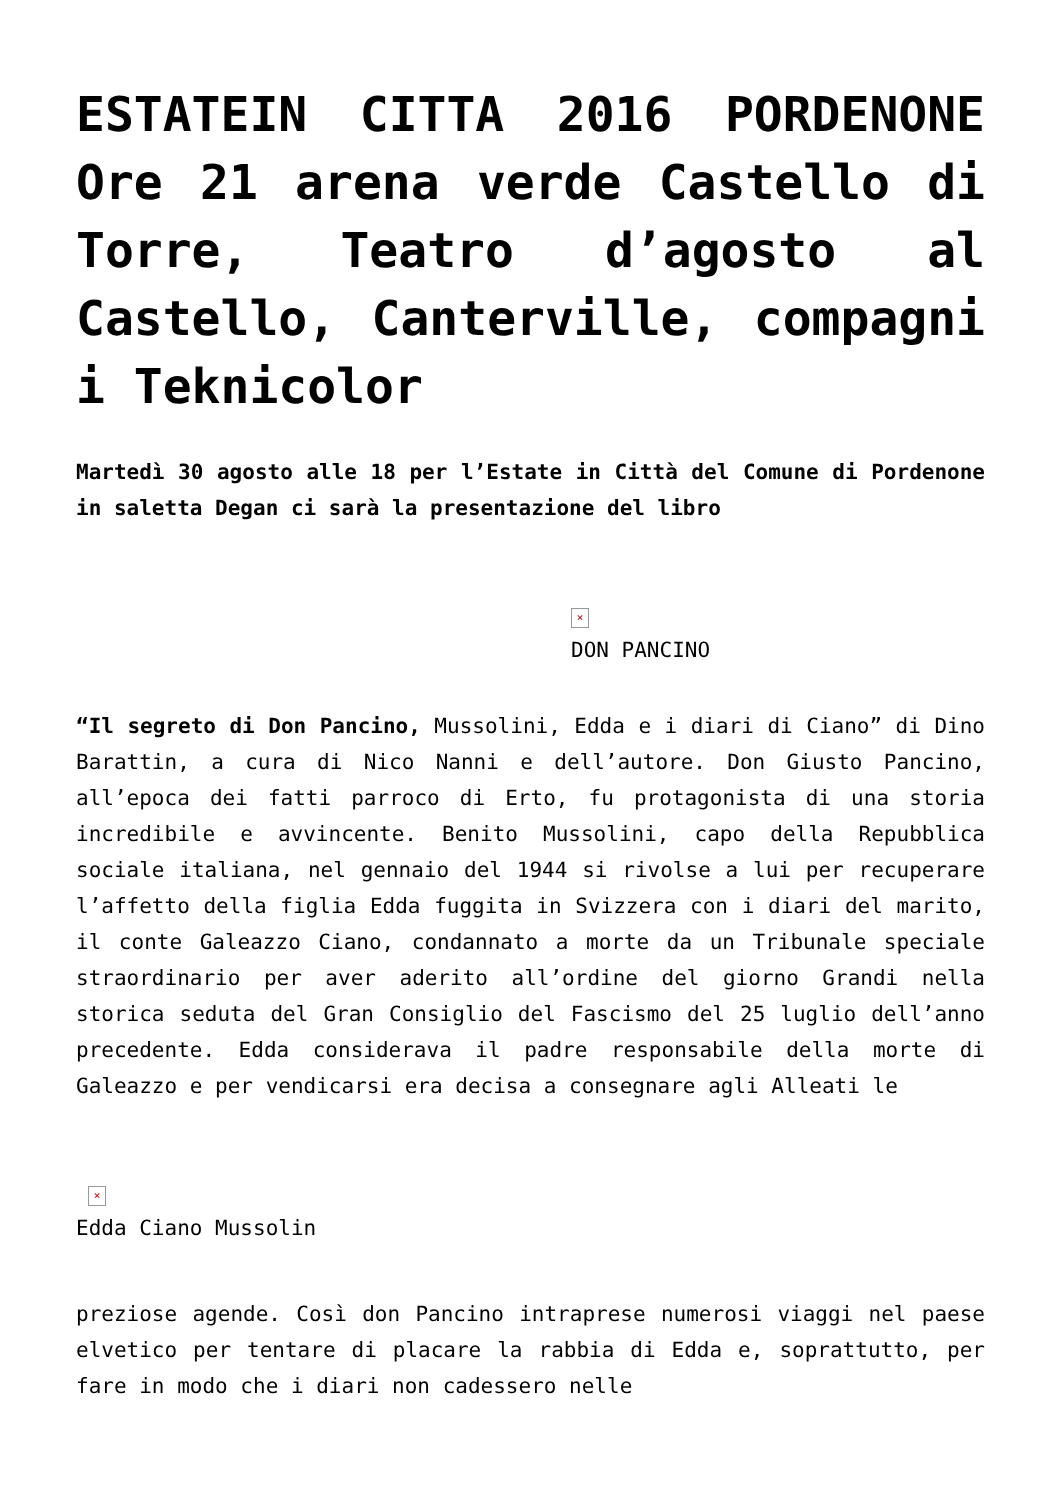ESTATEIN CITTA 2016 PORDENONE Ore 21 arena verde Castello di Torre, Teatro d’agosto al Castello, Canterville, compagni i Teknicolor
Martedì 30 agosto alle 18 per l’Estate in Città del Comune di Pordenone in saletta Degan ci sarà la presentazione del libro
×
DON PANCINO
“Il segreto di Don Pancino, Mussolini, Edda e i diari di Ciano” di Dino Barattin, a cura di Nico Nanni e dell’autore. Don Giusto Pancino, all’epoca dei fatti parroco di Erto, fu protagonista di una storia incredibile e avvincente. Benito Mussolini, capo della Repubblica sociale italiana, nel gennaio del 1944 si rivolse a lui per recuperare l’affetto della figlia Edda fuggita in Svizzera con i diari del marito, il conte Galeazzo Ciano, condannato a morte da un Tribunale speciale straordinario per aver aderito all’ordine del giorno Grandi nella storica seduta del Gran Consiglio del Fascismo del 25 luglio dell’anno precedente. Edda considerava il padre responsabile della morte di Galeazzo e per vendicarsi era decisa a consegnare agli Alleati le
×
Edda Ciano Mussolin
preziose agende. Così don Pancino intraprese numerosi viaggi nel paese elvetico per tentare di placare la rabbia di Edda e, soprattutto, per fare in modo che i diari non cadessero nelle